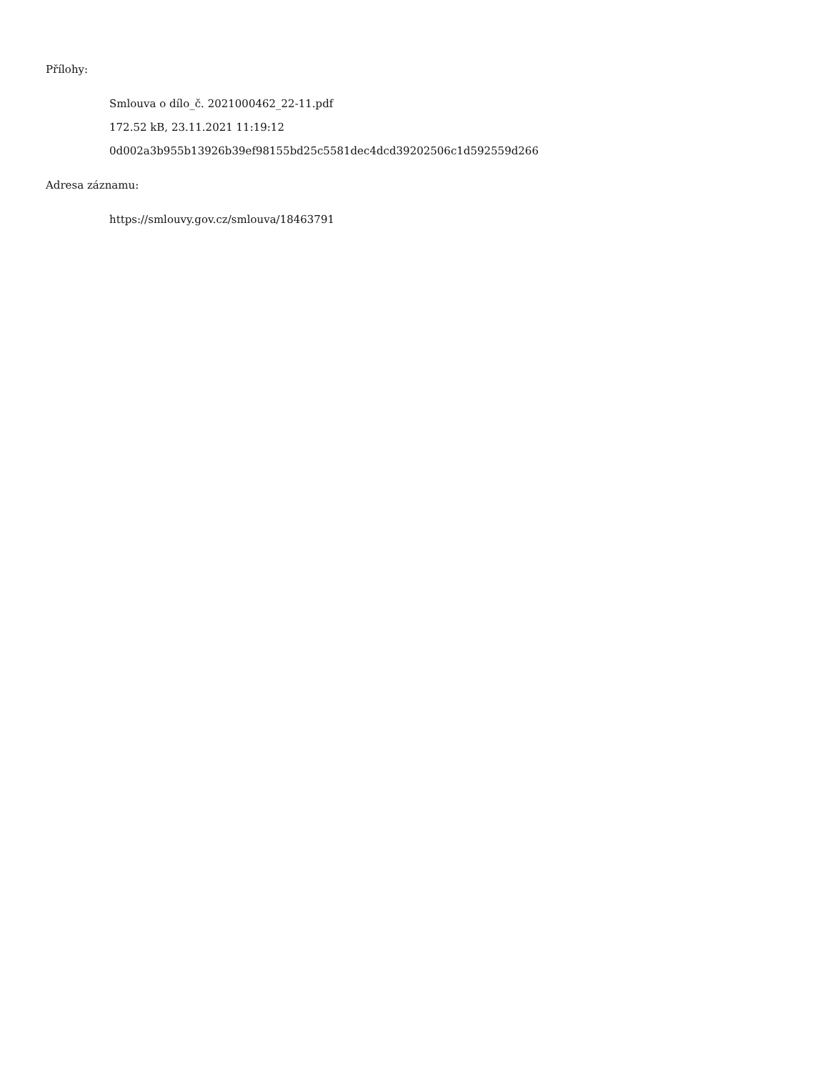Přílohy:
Smlouva o dílo_č. 2021000462_22-11.pdf
172.52 kB, 23.11.2021 11:19:12
0d002a3b955b13926b39ef98155bd25c5581dec4dcd39202506c1d592559d266
Adresa záznamu:
https://smlouvy.gov.cz/smlouva/18463791